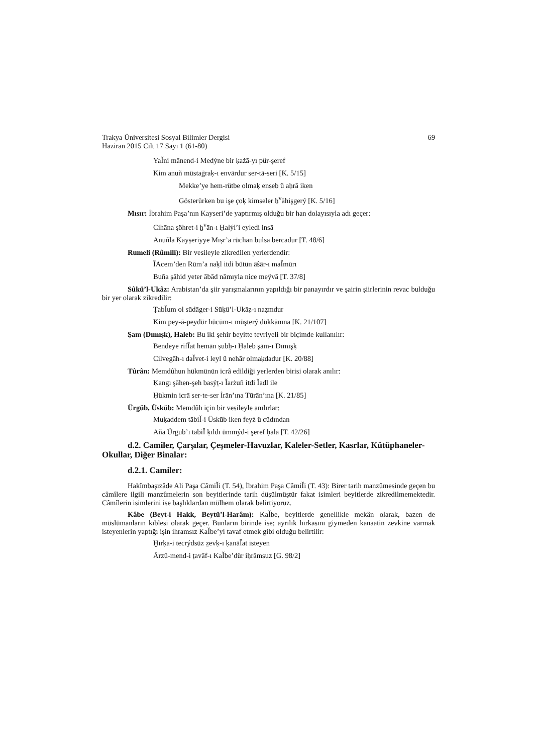Trakya Üniversitesi Sosyal Bilimler Dergisi
Haziran 2015 Cilt 17 Sayı 1 (61-80)
69
YaǏni mānend-i Medýne bir ḳażā-yı pür-şeref
Kim anuñ müstaġraḳ-ı envārdur ser-tā-seri [K. 5/15]
Mekke’ye hem-rütbe olmaḳ enseb ü aḥrā iken
Gösterürken bu işe çoḳ kimseler ẖ<sup>v</sup>āhişgerý [K. 5/16]
Mısır: İbrahim Paşa’nın Kayseri’de yaptırmış olduğu bir han dolayısıyla adı geçer:
Cihāna şöhret-i ẖ<sup>v</sup>ān-ı Ḫalýl’i eyledi insā
Anuñla Ḳayṣeriyye Mıṣr’a rüchān bulsa bercādur [T. 48/6]
Rumeli (Rûmili): Bir vesileyle zikredilen yerlerdendir:
ǏAcem’den Rūm’a naḳl itdi bütün āŝār-ı maǏmūrı
Buña şāhid yeter ābād nāmıyla nice meÿvā [T. 37/8]
Sûkü’l-Ukâz: Arabistan’da şiir yarışmalarının yapıldığı bir panayırdır ve şairin şiirlerinin revac bulduğu bir yer olarak zikredilir:
ṬabǏum ol sūdāger-i Sūḳü’l-Ukāẓ-ı naẓmdur
Kim pey-ā-peydür hücūm-ı müşterý dükkānına [K. 21/107]
Şam (Dımışk), Haleb: Bu iki şehir beyitte tevriyeli bir biçimde kullanılır:
Bendeye rifǏat hemān ṣubḥ-ı Ḥaleb şām-ı Dımışḳ
Cilvegāh-ı daǏvet-i leyl ü nehār olmaḳdadur [K. 20/88]
Tûrân: Memdûhun hükmünün icrâ edildiği yerlerden birisi olarak anılır:
Ḳangı şāhen-şeh basýṭ-ı Ǐarżuñ itdi Ǐadl ile
Ḥükmin icrā ser-te-ser İrān’ına Tūrān’ına [K. 21/85]
Ürgüb, Üsküb: Memdûh için bir vesileyle anılırlar:
Muḳaddem tābiǏ-i Üskūb iken feyż ü cūdından
Aña Ürgūb’ı tābiǏ ḳıldı ümmýd-i şeref ḥālā [T. 42/26]
d.2. Camiler, Çarşılar, Çeşmeler-Havuzlar, Kaleler-Setler, Kasrlar, Kütüphaneler-Okullar, Diğer Binalar:
d.2.1. Camiler:
Hakîmbaşızâde Ali Paşa CâmiǏi (T. 54), İbrahim Paşa CâmiǏi (T. 43): Birer tarih manzûmesinde geçen bu câmîlere ilgili manzûmelerin son beyitlerinde tarih düşülmüştür fakat isimleri beyitlerde zikredilmemektedir. Câmîlerin isimlerini ise başlıklardan mülhem olarak belirtiyoruz.
Kâbe (Beyt-i Hakk, Beytü’l-Harâm): KaǏbe, beyitlerde genellikle mekân olarak, bazen de müslümanların kıblesi olarak geçer. Bunların birinde ise; ayrılık hırkasını giymeden kanaatin zevkine varmak isteyenlerin yaptığı işin ihramsız KaǏbe’yi tavaf etmek gibi olduğu belirtilir:
Ḫırḳa-i tecrýdsüz ẕevḳ-ı ḳanāǏat isteyen
Ārzū-mend-i ṭavāf-ı KaǏbe’dür iḥrāmsuz [G. 98/2]